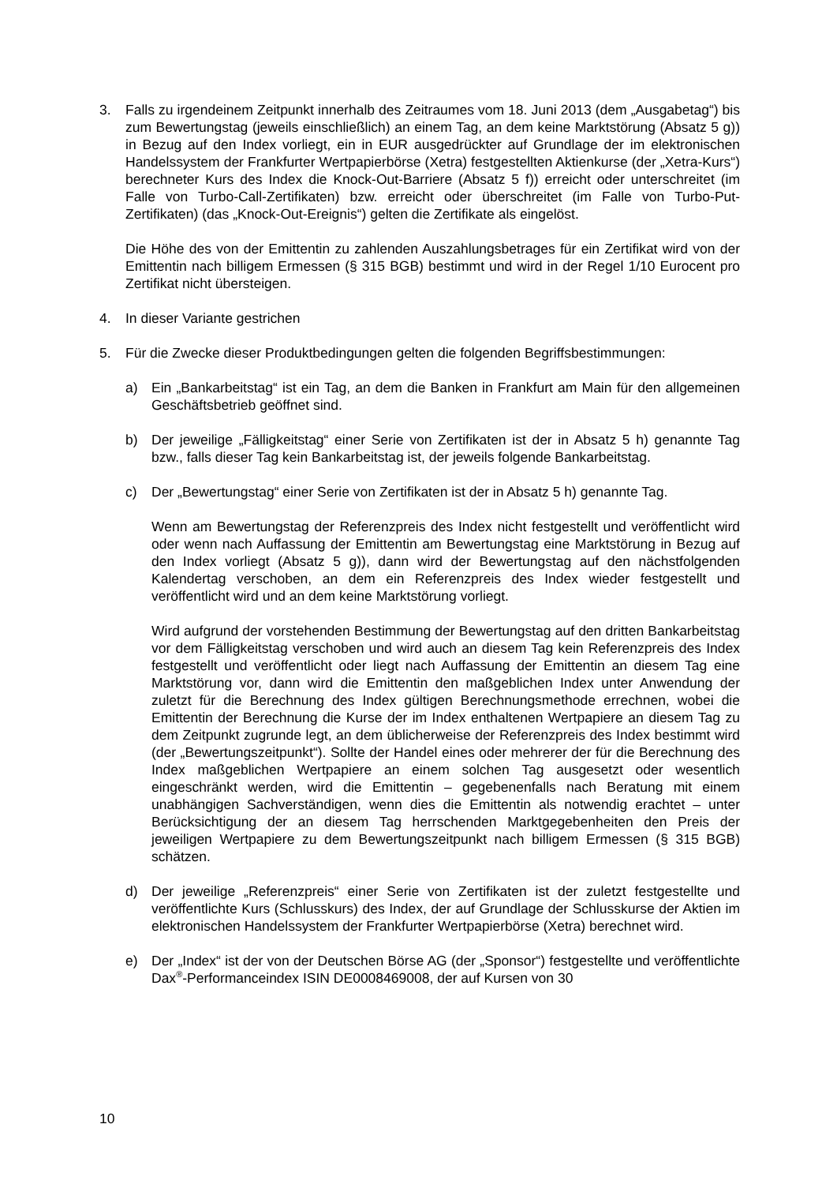3. Falls zu irgendeinem Zeitpunkt innerhalb des Zeitraumes vom 18. Juni 2013 (dem „Ausgabetag“) bis zum Bewertungstag (jeweils einschließlich) an einem Tag, an dem keine Marktstörung (Absatz 5 g)) in Bezug auf den Index vorliegt, ein in EUR ausgedrückter auf Grundlage der im elektronischen Handelssystem der Frankfurter Wertpapierbörse (Xetra) festgestellten Aktienkurse (der „Xetra-Kurs“) berechneter Kurs des Index die Knock-Out-Barriere (Absatz 5 f)) erreicht oder unterschreitet (im Falle von Turbo-Call-Zertifikaten) bzw. erreicht oder überschreitet (im Falle von Turbo-Put-Zertifikaten) (das „Knock-Out-Ereignis“) gelten die Zertifikate als eingelöst.
Die Höhe des von der Emittentin zu zahlenden Auszahlungsbetrages für ein Zertifikat wird von der Emittentin nach billigem Ermessen (§ 315 BGB) bestimmt und wird in der Regel 1/10 Eurocent pro Zertifikat nicht übersteigen.
4. In dieser Variante gestrichen
5. Für die Zwecke dieser Produktbedingungen gelten die folgenden Begriffsbestimmungen:
a) Ein „Bankarbeitstag“ ist ein Tag, an dem die Banken in Frankfurt am Main für den allgemeinen Geschäftsbetrieb geöffnet sind.
b) Der jeweilige „Fälligkeitstag“ einer Serie von Zertifikaten ist der in Absatz 5 h) genannte Tag bzw., falls dieser Tag kein Bankarbeitstag ist, der jeweils folgende Bankarbeitstag.
c) Der „Bewertungstag“ einer Serie von Zertifikaten ist der in Absatz 5 h) genannte Tag.
Wenn am Bewertungstag der Referenzpreis des Index nicht festgestellt und veröffentlicht wird oder wenn nach Auffassung der Emittentin am Bewertungstag eine Marktstörung in Bezug auf den Index vorliegt (Absatz 5 g)), dann wird der Bewertungstag auf den nächstfolgenden Kalendertag verschoben, an dem ein Referenzpreis des Index wieder festgestellt und veröffentlicht wird und an dem keine Marktstörung vorliegt.
Wird aufgrund der vorstehenden Bestimmung der Bewertungstag auf den dritten Bankarbeitstag vor dem Fälligkeitstag verschoben und wird auch an diesem Tag kein Referenzpreis des Index festgestellt und veröffentlicht oder liegt nach Auffassung der Emittentin an diesem Tag eine Marktstörung vor, dann wird die Emittentin den maßgeblichen Index unter Anwendung der zuletzt für die Berechnung des Index gültigen Berechnungsmethode errechnen, wobei die Emittentin der Berechnung die Kurse der im Index enthaltenen Wertpapiere an diesem Tag zu dem Zeitpunkt zugrunde legt, an dem üblicherweise der Referenzpreis des Index bestimmt wird (der „Bewertungszeitpunkt“). Sollte der Handel eines oder mehrerer der für die Berechnung des Index maßgeblichen Wertpapiere an einem solchen Tag ausgesetzt oder wesentlich eingeschränkt werden, wird die Emittentin – gegebenenfalls nach Beratung mit einem unabhängigen Sachverständigen, wenn dies die Emittentin als notwendig erachtet – unter Berücksichtigung der an diesem Tag herrschenden Marktgegebenheiten den Preis der jeweiligen Wertpapiere zu dem Bewertungszeitpunkt nach billigem Ermessen (§ 315 BGB) schätzen.
d) Der jeweilige „Referenzpreis“ einer Serie von Zertifikaten ist der zuletzt festgestellte und veröffentlichte Kurs (Schlusskurs) des Index, der auf Grundlage der Schlusskurse der Aktien im elektronischen Handelssystem der Frankfurter Wertpapierbörse (Xetra) berechnet wird.
e) Der „Index“ ist der von der Deutschen Börse AG (der „Sponsor“) festgestellte und veröffentlichte Dax<sup>®</sup>-Performanceindex ISIN DE0008469008, der auf Kursen von 30
10